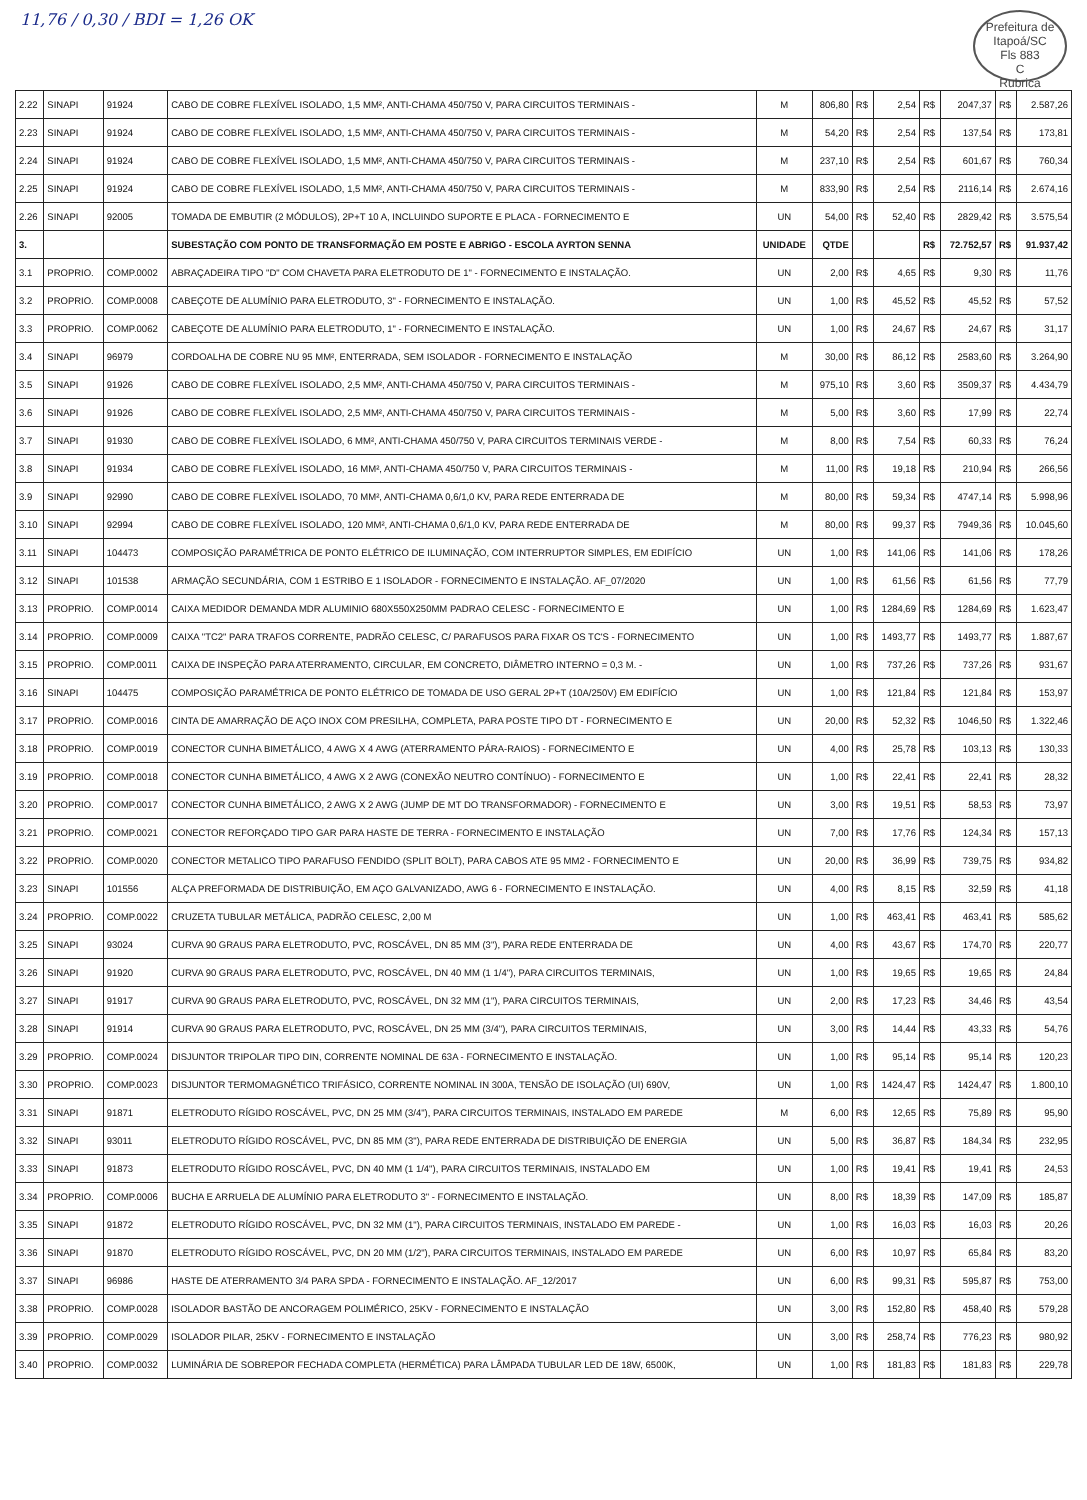11,76 / 0,30 / BDI = 1,26 OK
Prefeitura de Itapoá/SC
Fls 883
C
Rubrica
| 2.22 | SINAPI | 91924 | CABO DE COBRE FLEXÍVEL ISOLADO, 1,5 MM², ANTI-CHAMA 450/750 V, PARA CIRCUITOS TERMINAIS - | M | 806,80 | R$ | 2,54 | R$ | 2047,37 | R$ | 2.587,26 |
| 2.23 | SINAPI | 91924 | CABO DE COBRE FLEXÍVEL ISOLADO, 1,5 MM², ANTI-CHAMA 450/750 V, PARA CIRCUITOS TERMINAIS - | M | 54,20 | R$ | 2,54 | R$ | 137,54 | R$ | 173,81 |
| 2.24 | SINAPI | 91924 | CABO DE COBRE FLEXÍVEL ISOLADO, 1,5 MM², ANTI-CHAMA 450/750 V, PARA CIRCUITOS TERMINAIS - | M | 237,10 | R$ | 2,54 | R$ | 601,67 | R$ | 760,34 |
| 2.25 | SINAPI | 91924 | CABO DE COBRE FLEXÍVEL ISOLADO, 1,5 MM², ANTI-CHAMA 450/750 V, PARA CIRCUITOS TERMINAIS - | M | 833,90 | R$ | 2,54 | R$ | 2116,14 | R$ | 2.674,16 |
| 2.26 | SINAPI | 92005 | TOMADA DE EMBUTIR (2 MÓDULOS), 2P+T 10 A, INCLUINDO SUPORTE E PLACA - FORNECIMENTO E | UN | 54,00 | R$ | 52,40 | R$ | 2829,42 | R$ | 3.575,54 |
| 3. | | | SUBESTAÇÃO COM PONTO DE TRANSFORMAÇÃO EM POSTE E ABRIGO - ESCOLA AYRTON SENNA | UNIDADE | QTDE | | | R$ | 72.752,57 | R$ | 91.937,42 |
| 3.1 | PROPRIO. | COMP.0002 | ABRAÇADEIRA TIPO "D" COM CHAVETA PARA ELETRODUTO DE 1" - FORNECIMENTO E INSTALAÇÃO. | UN | 2,00 | R$ | 4,65 | R$ | 9,30 | R$ | 11,76 |
| 3.2 | PROPRIO. | COMP.0008 | CABEÇOTE DE ALUMÍNIO PARA ELETRODUTO, 3" - FORNECIMENTO E INSTALAÇÃO. | UN | 1,00 | R$ | 45,52 | R$ | 45,52 | R$ | 57,52 |
| 3.3 | PROPRIO. | COMP.0062 | CABEÇOTE DE ALUMÍNIO PARA ELETRODUTO, 1" - FORNECIMENTO E INSTALAÇÃO. | UN | 1,00 | R$ | 24,67 | R$ | 24,67 | R$ | 31,17 |
| 3.4 | SINAPI | 96979 | CORDOALHA DE COBRE NU 95 MM², ENTERRADA, SEM ISOLADOR - FORNECIMENTO E INSTALAÇÃO | M | 30,00 | R$ | 86,12 | R$ | 2583,60 | R$ | 3.264,90 |
| 3.5 | SINAPI | 91926 | CABO DE COBRE FLEXÍVEL ISOLADO, 2,5 MM², ANTI-CHAMA 450/750 V, PARA CIRCUITOS TERMINAIS - | M | 975,10 | R$ | 3,60 | R$ | 3509,37 | R$ | 4.434,79 |
| 3.6 | SINAPI | 91926 | CABO DE COBRE FLEXÍVEL ISOLADO, 2,5 MM², ANTI-CHAMA 450/750 V, PARA CIRCUITOS TERMINAIS - | M | 5,00 | R$ | 3,60 | R$ | 17,99 | R$ | 22,74 |
| 3.7 | SINAPI | 91930 | CABO DE COBRE FLEXÍVEL ISOLADO, 6 MM², ANTI-CHAMA 450/750 V, PARA CIRCUITOS TERMINAIS VERDE - | M | 8,00 | R$ | 7,54 | R$ | 60,33 | R$ | 76,24 |
| 3.8 | SINAPI | 91934 | CABO DE COBRE FLEXÍVEL ISOLADO, 16 MM², ANTI-CHAMA 450/750 V, PARA CIRCUITOS TERMINAIS - | M | 11,00 | R$ | 19,18 | R$ | 210,94 | R$ | 266,56 |
| 3.9 | SINAPI | 92990 | CABO DE COBRE FLEXÍVEL ISOLADO, 70 MM², ANTI-CHAMA 0,6/1,0 KV, PARA REDE ENTERRADA DE | M | 80,00 | R$ | 59,34 | R$ | 4747,14 | R$ | 5.998,96 |
| 3.10 | SINAPI | 92994 | CABO DE COBRE FLEXÍVEL ISOLADO, 120 MM², ANTI-CHAMA 0,6/1,0 KV, PARA REDE ENTERRADA DE | M | 80,00 | R$ | 99,37 | R$ | 7949,36 | R$ | 10.045,60 |
| 3.11 | SINAPI | 104473 | COMPOSIÇÃO PARAMÉTRICA DE PONTO ELÉTRICO DE ILUMINAÇÃO, COM INTERRUPTOR SIMPLES, EM EDIFÍCIO | UN | 1,00 | R$ | 141,06 | R$ | 141,06 | R$ | 178,26 |
| 3.12 | SINAPI | 101538 | ARMAÇÃO SECUNDÁRIA, COM 1 ESTRIBO E 1 ISOLADOR - FORNECIMENTO E INSTALAÇÃO. AF_07/2020 | UN | 1,00 | R$ | 61,56 | R$ | 61,56 | R$ | 77,79 |
| 3.13 | PROPRIO. | COMP.0014 | CAIXA MEDIDOR DEMANDA MDR ALUMINIO 680X550X250MM PADRAO CELESC - FORNECIMENTO E | UN | 1,00 | R$ | 1284,69 | R$ | 1284,69 | R$ | 1.623,47 |
| 3.14 | PROPRIO. | COMP.0009 | CAIXA "TC2" PARA TRAFOS CORRENTE, PADRÃO CELESC, C/ PARAFUSOS PARA FIXAR OS TC'S - FORNECIMENTO | UN | 1,00 | R$ | 1493,77 | R$ | 1493,77 | R$ | 1.887,67 |
| 3.15 | PROPRIO. | COMP.0011 | CAIXA DE INSPEÇÃO PARA ATERRAMENTO, CIRCULAR, EM CONCRETO, DIÂMETRO INTERNO = 0,3 M. - | UN | 1,00 | R$ | 737,26 | R$ | 737,26 | R$ | 931,67 |
| 3.16 | SINAPI | 104475 | COMPOSIÇÃO PARAMÉTRICA DE PONTO ELÉTRICO DE TOMADA DE USO GERAL 2P+T (10A/250V) EM EDIFÍCIO | UN | 1,00 | R$ | 121,84 | R$ | 121,84 | R$ | 153,97 |
| 3.17 | PROPRIO. | COMP.0016 | CINTA DE AMARRAÇÃO DE AÇO INOX COM PRESILHA, COMPLETA, PARA POSTE TIPO DT - FORNECIMENTO E | UN | 20,00 | R$ | 52,32 | R$ | 1046,50 | R$ | 1.322,46 |
| 3.18 | PROPRIO. | COMP.0019 | CONECTOR CUNHA BIMETÁLICO, 4 AWG X 4 AWG (ATERRAMENTO PÁRA-RAIOS) - FORNECIMENTO E | UN | 4,00 | R$ | 25,78 | R$ | 103,13 | R$ | 130,33 |
| 3.19 | PROPRIO. | COMP.0018 | CONECTOR CUNHA BIMETÁLICO, 4 AWG X 2 AWG (CONEXÃO NEUTRO CONTÍNUO) - FORNECIMENTO E | UN | 1,00 | R$ | 22,41 | R$ | 22,41 | R$ | 28,32 |
| 3.20 | PROPRIO. | COMP.0017 | CONECTOR CUNHA BIMETÁLICO, 2 AWG X 2 AWG (JUMP DE MT DO TRANSFORMADOR) - FORNECIMENTO E | UN | 3,00 | R$ | 19,51 | R$ | 58,53 | R$ | 73,97 |
| 3.21 | PROPRIO. | COMP.0021 | CONECTOR REFORÇADO TIPO GAR PARA HASTE DE TERRA - FORNECIMENTO E INSTALAÇÃO | UN | 7,00 | R$ | 17,76 | R$ | 124,34 | R$ | 157,13 |
| 3.22 | PROPRIO. | COMP.0020 | CONECTOR METALICO TIPO PARAFUSO FENDIDO (SPLIT BOLT), PARA CABOS ATE 95 MM2 - FORNECIMENTO E | UN | 20,00 | R$ | 36,99 | R$ | 739,75 | R$ | 934,82 |
| 3.23 | SINAPI | 101556 | ALÇA PREFORMADA DE DISTRIBUIÇÃO, EM AÇO GALVANIZADO, AWG 6 - FORNECIMENTO E INSTALAÇÃO. | UN | 4,00 | R$ | 8,15 | R$ | 32,59 | R$ | 41,18 |
| 3.24 | PROPRIO. | COMP.0022 | CRUZETA TUBULAR METÁLICA, PADRÃO CELESC, 2,00 M | UN | 1,00 | R$ | 463,41 | R$ | 463,41 | R$ | 585,62 |
| 3.25 | SINAPI | 93024 | CURVA 90 GRAUS PARA ELETRODUTO, PVC, ROSCÁVEL, DN 85 MM (3"), PARA REDE ENTERRADA DE | UN | 4,00 | R$ | 43,67 | R$ | 174,70 | R$ | 220,77 |
| 3.26 | SINAPI | 91920 | CURVA 90 GRAUS PARA ELETRODUTO, PVC, ROSCÁVEL, DN 40 MM (1 1/4"), PARA CIRCUITOS TERMINAIS, | UN | 1,00 | R$ | 19,65 | R$ | 19,65 | R$ | 24,84 |
| 3.27 | SINAPI | 91917 | CURVA 90 GRAUS PARA ELETRODUTO, PVC, ROSCÁVEL, DN 32 MM (1"), PARA CIRCUITOS TERMINAIS, | UN | 2,00 | R$ | 17,23 | R$ | 34,46 | R$ | 43,54 |
| 3.28 | SINAPI | 91914 | CURVA 90 GRAUS PARA ELETRODUTO, PVC, ROSCÁVEL, DN 25 MM (3/4"), PARA CIRCUITOS TERMINAIS, | UN | 3,00 | R$ | 14,44 | R$ | 43,33 | R$ | 54,76 |
| 3.29 | PROPRIO. | COMP.0024 | DISJUNTOR TRIPOLAR TIPO DIN, CORRENTE NOMINAL DE 63A - FORNECIMENTO E INSTALAÇÃO. | UN | 1,00 | R$ | 95,14 | R$ | 95,14 | R$ | 120,23 |
| 3.30 | PROPRIO. | COMP.0023 | DISJUNTOR TERMOMAGNÉTICO TRIFÁSICO, CORRENTE NOMINAL IN 300A, TENSÃO DE ISOLAÇÃO (UI) 690V, | UN | 1,00 | R$ | 1424,47 | R$ | 1424,47 | R$ | 1.800,10 |
| 3.31 | SINAPI | 91871 | ELETRODUTO RÍGIDO ROSCÁVEL, PVC, DN 25 MM (3/4"), PARA CIRCUITOS TERMINAIS, INSTALADO EM PAREDE | M | 6,00 | R$ | 12,65 | R$ | 75,89 | R$ | 95,90 |
| 3.32 | SINAPI | 93011 | ELETRODUTO RÍGIDO ROSCÁVEL, PVC, DN 85 MM (3"), PARA REDE ENTERRADA DE DISTRIBUIÇÃO DE ENERGIA | UN | 5,00 | R$ | 36,87 | R$ | 184,34 | R$ | 232,95 |
| 3.33 | SINAPI | 91873 | ELETRODUTO RÍGIDO ROSCÁVEL, PVC, DN 40 MM (1 1/4"), PARA CIRCUITOS TERMINAIS, INSTALADO EM | UN | 1,00 | R$ | 19,41 | R$ | 19,41 | R$ | 24,53 |
| 3.34 | PROPRIO. | COMP.0006 | BUCHA E ARRUELA DE ALUMÍNIO PARA ELETRODUTO 3" - FORNECIMENTO E INSTALAÇÃO. | UN | 8,00 | R$ | 18,39 | R$ | 147,09 | R$ | 185,87 |
| 3.35 | SINAPI | 91872 | ELETRODUTO RÍGIDO ROSCÁVEL, PVC, DN 32 MM (1"), PARA CIRCUITOS TERMINAIS, INSTALADO EM PAREDE - | UN | 1,00 | R$ | 16,03 | R$ | 16,03 | R$ | 20,26 |
| 3.36 | SINAPI | 91870 | ELETRODUTO RÍGIDO ROSCÁVEL, PVC, DN 20 MM (1/2"), PARA CIRCUITOS TERMINAIS, INSTALADO EM PAREDE | UN | 6,00 | R$ | 10,97 | R$ | 65,84 | R$ | 83,20 |
| 3.37 | SINAPI | 96986 | HASTE DE ATERRAMENTO 3/4 PARA SPDA - FORNECIMENTO E INSTALAÇÃO. AF_12/2017 | UN | 6,00 | R$ | 99,31 | R$ | 595,87 | R$ | 753,00 |
| 3.38 | PROPRIO. | COMP.0028 | ISOLADOR BASTÃO DE ANCORAGEM POLIMÉRICO, 25KV - FORNECIMENTO E INSTALAÇÃO | UN | 3,00 | R$ | 152,80 | R$ | 458,40 | R$ | 579,28 |
| 3.39 | PROPRIO. | COMP.0029 | ISOLADOR PILAR, 25KV - FORNECIMENTO E INSTALAÇÃO | UN | 3,00 | R$ | 258,74 | R$ | 776,23 | R$ | 980,92 |
| 3.40 | PROPRIO. | COMP.0032 | LUMINÁRIA DE SOBREPOR FECHADA COMPLETA (HERMÉTICA) PARA LÂMPADA TUBULAR LED DE 18W, 6500K, | UN | 1,00 | R$ | 181,83 | R$ | 181,83 | R$ | 229,78 |